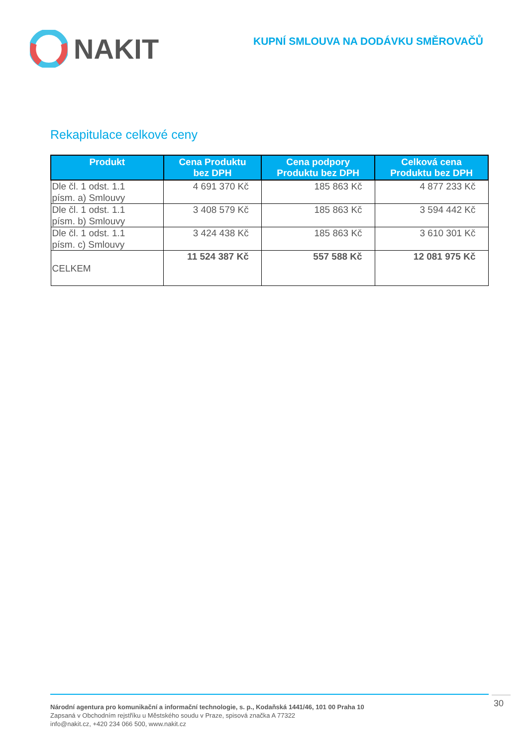NAKIT
KUPNÍ SMLOUVA NA DODÁVKU SMĚROVAČŮ
Rekapitulace celkové ceny
| Produkt | Cena Produktu bez DPH | Cena podpory Produktu bez DPH | Celková cena Produktu bez DPH |
| --- | --- | --- | --- |
| Dle čl. 1 odst. 1.1 písm. a) Smlouvy | 4 691 370 Kč | 185 863 Kč | 4 877 233 Kč |
| Dle čl. 1 odst. 1.1 písm. b) Smlouvy | 3 408 579 Kč | 185 863 Kč | 3 594 442 Kč |
| Dle čl. 1 odst. 1.1 písm. c) Smlouvy | 3 424 438 Kč | 185 863 Kč | 3 610 301 Kč |
| CELKEM | 11 524 387 Kč | 557 588 Kč | 12 081 975 Kč |
Národní agentura pro komunikační a informační technologie, s. p., Kodaňská 1441/46, 101 00 Praha 10
Zapsaná v Obchodním rejstříku u Městského soudu v Praze, spisová značka A 77322
info@nakit.cz, +420 234 066 500, www.nakit.cz
30